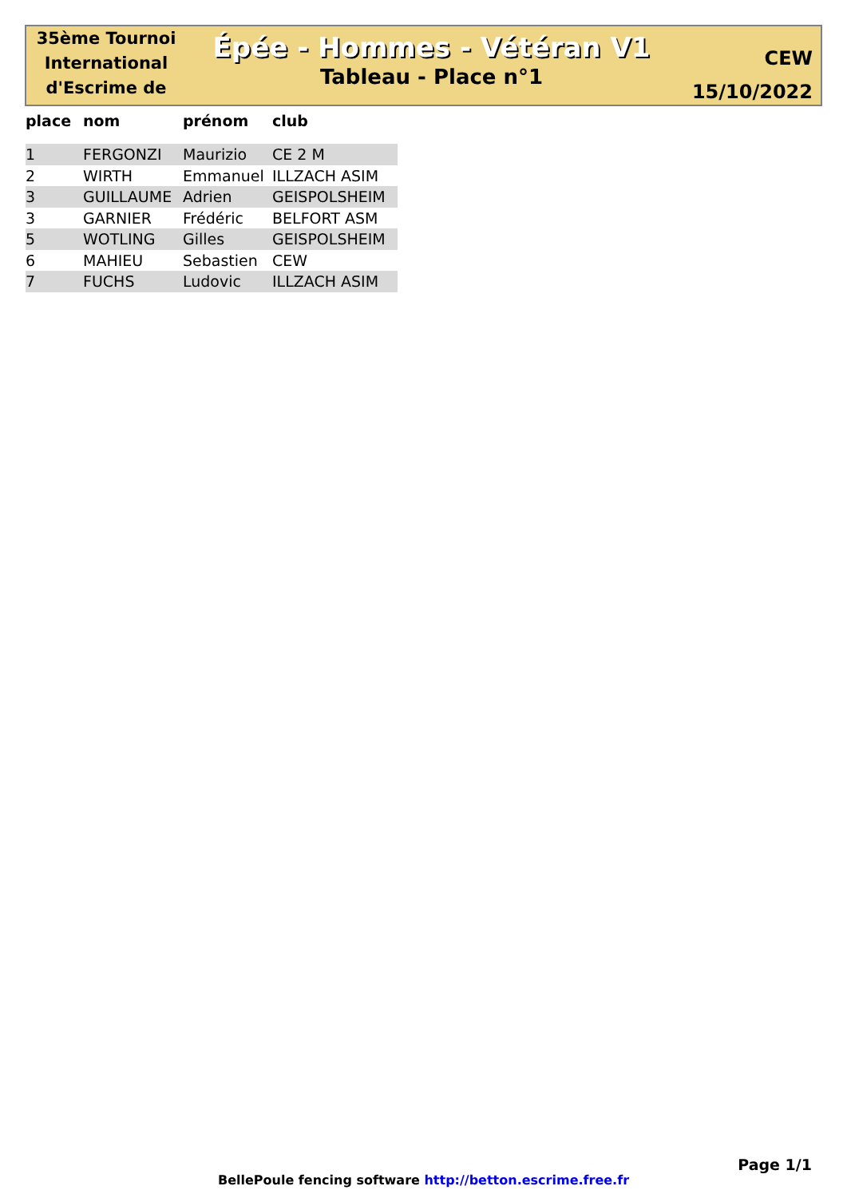35ème Tournoi International d'Escrime de
Épée - Hommes - Vétéran V1
Tableau - Place n°1
CEW
15/10/2022
| place | nom | prénom | club |
| --- | --- | --- | --- |
| 1 | FERGONZI | Maurizio | CE 2 M |
| 2 | WIRTH | Emmanuel | ILLZACH ASIM |
| 3 | GUILLAUME | Adrien | GEISPOLSHEIM |
| 3 | GARNIER | Frédéric | BELFORT ASM |
| 5 | WOTLING | Gilles | GEISPOLSHEIM |
| 6 | MAHIEU | Sebastien | CEW |
| 7 | FUCHS | Ludovic | ILLZACH ASIM |
Page 1/1
BellePoule fencing software http://betton.escrime.free.fr